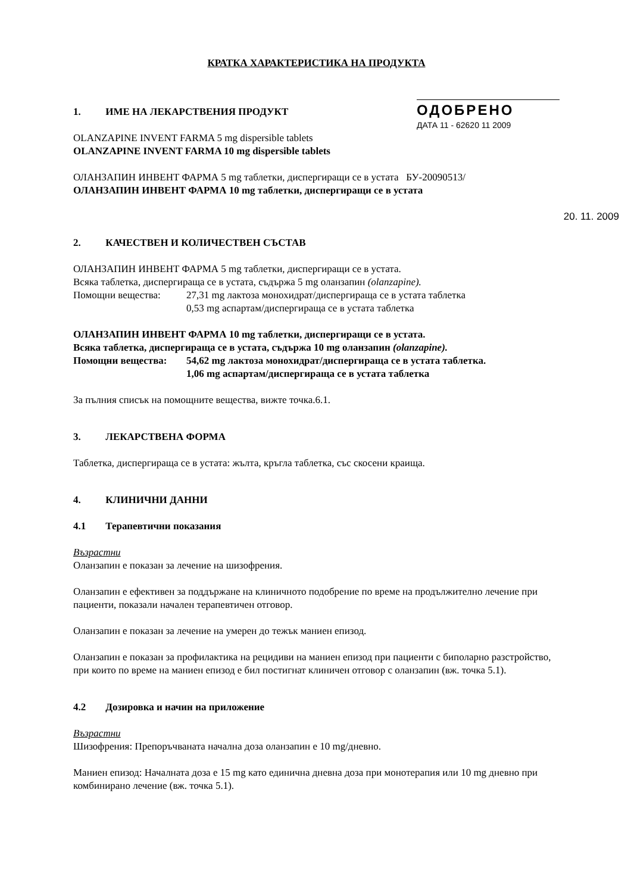КРАТКА ХАРАКТЕРИСТИКА НА ПРОДУКТА
1. ИМЕ НА ЛЕКАРСТВЕНИЯ ПРОДУКТ
OLANZAPINE INVENT FARMA 5 mg dispersible tablets
OLANZAPINE INVENT FARMA 10 mg dispersible tablets
ОДОБРЕНО
ДАТА 11 - 62620 11 2009
ОЛАНЗАПИН ИНВЕНТ ФАРМА 5 mg таблетки, диспергиращи се в устата БУ-20090513/
ОЛАНЗАПИН ИНВЕНТ ФАРМА 10 mg таблетки, диспергиращи се в устата
20. 11. 2009
2. КАЧЕСТВЕН И КОЛИЧЕСТВЕН СЪСТАВ
ОЛАНЗАПИН ИНВЕНТ ФАРМА 5 mg таблетки, диспергиращи се в устата.
Всяка таблетка, диспергираща се в устата, съдържа 5 mg оланзапин (olanzapine).
Помощни вещества: 27,31 mg лактоза монохидрат/диспергираща се в устата таблетка
0,53 mg аспартам/диспергираща се в устата таблетка
ОЛАНЗАПИН ИНВЕНТ ФАРМА 10 mg таблетки, диспергиращи се в устата.
Всяка таблетка, диспергираща се в устата, съдържа 10 mg оланзапин (olanzapine).
Помощни вещества: 54,62 mg лактоза монохидрат/диспергираща се в устата таблетка.
1,06 mg аспартам/диспергираща се в устата таблетка
За пълния списък на помощните вещества, вижте точка.6.1.
3. ЛЕКАРСТВЕНА ФОРМА
Таблетка, диспергираща се в устата: жълта, кръгла таблетка, със скосени краища.
4. КЛИНИЧНИ ДАННИ
4.1 Терапевтични показания
Възрастни
Оланзапин е показан за лечение на шизофрения.
Оланзапин е ефективен за поддържане на клиничното подобрение по време на продължително лечение при пациенти, показали начален терапевтичен отговор.
Оланзапин е показан за лечение на умерен до тежък маниен епизод.
Оланзапин е показан за профилактика на рецидиви на маниен епизод при пациенти с биполарно разстройство, при които по време на маниен епизод е бил постигнат клиничен отговор с оланзапин (вж. точка 5.1).
4.2 Дозировка и начин на приложение
Възрастни
Шизофрения: Препоръчваната начална доза оланзапин е 10 mg/дневно.
Маниен епизод: Началната доза е 15 mg като единична дневна доза при монотерапия или 10 mg дневно при комбинирано лечение (вж. точка 5.1).